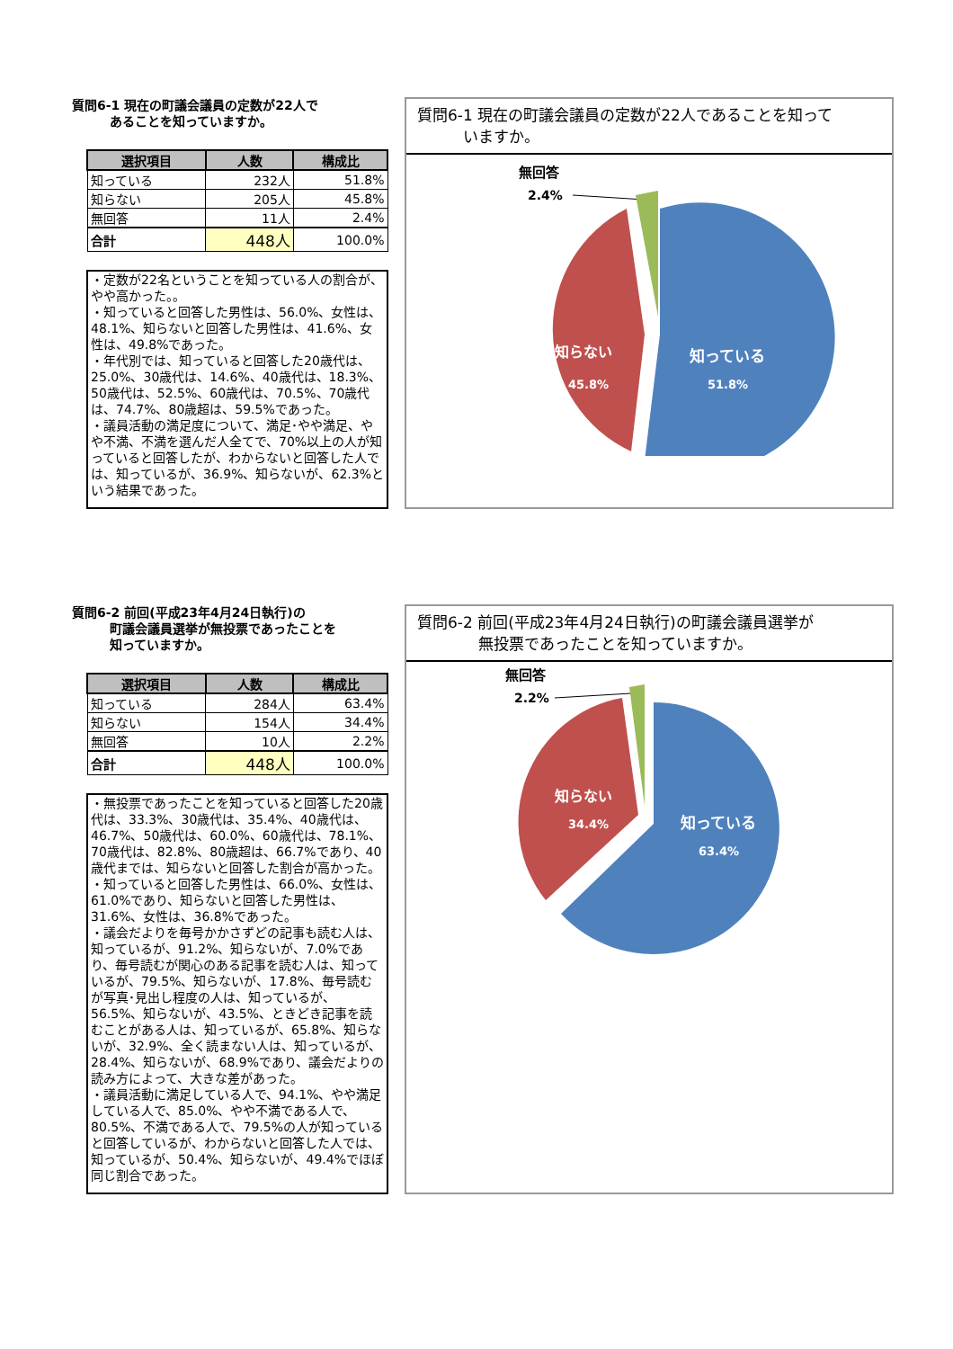質問6-1 現在の町議会議員の定数が22人で
　　　あることを知っていますか。
| 選択項目 | 人数 | 構成比 |
| --- | --- | --- |
| 知っている | 232人 | 51.8% |
| 知らない | 205人 | 45.8% |
| 無回答 | 11人 | 2.4% |
| 合計 | 448人 | 100.0% |
・定数が22名ということを知っている人の割合が、やや高かった。。
・知っていると回答した男性は、56.0%、女性は、48.1%、知らないと回答した男性は、41.6%、女性は、49.8%であった。
・年代別では、知っていると回答した20歳代は、25.0%、30歳代は、14.6%、40歳代は、18.3%、50歳代は、52.5%、60歳代は、70.5%、70歳代は、74.7%、80歳超は、59.5%であった。
・議員活動の満足度について、満足･やや満足、やや不満、不満を選んだ人全てで、70%以上の人が知っていると回答したが、わからないと回答した人では、知っているが、36.9%、知らないが、62.3%という結果であった。
質問6-1 現在の町議会議員の定数が22人であることを知って
　　　いますか。
無回答
2.4%
知っている
51.8%
知らない
45.8%
質問6-2 前回(平成23年4月24日執行)の
　　　町議会議員選挙が無投票であったことを
　　　知っていますか。
| 選択項目 | 人数 | 構成比 |
| --- | --- | --- |
| 知っている | 284人 | 63.4% |
| 知らない | 154人 | 34.4% |
| 無回答 | 10人 | 2.2% |
| 合計 | 448人 | 100.0% |
・無投票であったことを知っていると回答した20歳代は、33.3%、30歳代は、35.4%、40歳代は、46.7%、50歳代は、60.0%、60歳代は、78.1%、70歳代は、82.8%、80歳超は、66.7%であり、40歳代までは、知らないと回答した割合が高かった。
・知っていると回答した男性は、66.0%、女性は、61.0%であり、知らないと回答した男性は、31.6%、女性は、36.8%であった。
・議会だよりを毎号かかさずどの記事も読む人は、知っているが、91.2%、知らないが、7.0%であり、毎号読むが関心のある記事を読む人は、知っているが、79.5%、知らないが、17.8%、毎号読むが写真･見出し程度の人は、知っているが、56.5%、知らないが、43.5%、ときどき記事を読むことがある人は、知っているが、65.8%、知らないが、32.9%、全く読まない人は、知っているが、28.4%、知らないが、68.9%であり、議会だよりの読み方によって、大きな差があった。
・議員活動に満足している人で、94.1%、やや満足している人で、85.0%、やや不満である人で、80.5%、不満である人で、79.5%の人が知っていると回答しているが、わからないと回答した人では、知っているが、50.4%、知らないが、49.4%でほぼ同じ割合であった。
質問6-2 前回(平成23年4月24日執行)の町議会議員選挙が
　　　　無投票であったことを知っていますか。
無回答
2.2%
知っている
63.4%
知らない
34.4%